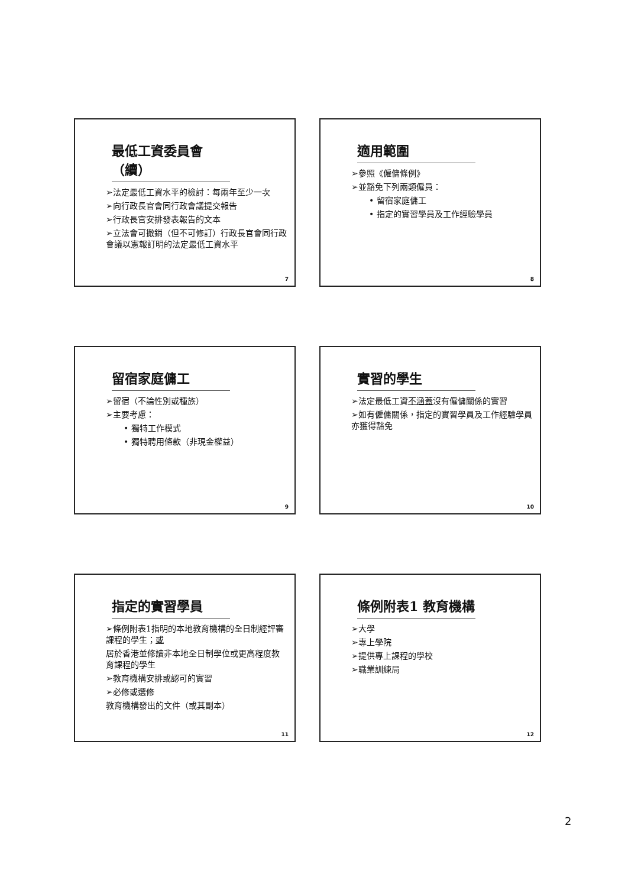最低工資委員會（續）
➢法定最低工資水平的檢討：每兩年至少一次
➢向行政長官會同行政會議提交報告
➢行政長官安排發表報告的文本
➢立法會可撤銷（但不可修訂）行政長官會同行政會議以憲報訂明的法定最低工資水平
7
適用範圍
➢參照《僱傭條例》
➢並豁免下列兩類僱員：
• 留宿家庭傭工
• 指定的實習學員及工作經驗學員
8
留宿家庭傭工
➢留宿（不論性別或種族）
➢主要考慮：
• 獨特工作模式
• 獨特聘用條款（非現金權益）
9
實習的學生
➢法定最低工資不涵蓋沒有僱傭關係的實習
➢如有僱傭關係，指定的實習學員及工作經驗學員亦獲得豁免
10
指定的實習學員
➢條例附表1指明的本地教育機構的全日制經評審課程的學生；或
居於香港並修讀非本地全日制學位或更高程度教育課程的學生
➢教育機構安排或認可的實習
➢必修或選修
教育機構發出的文件（或其副本）
11
條例附表1 教育機構
➢大學
➢專上學院
➢提供專上課程的學校
➢職業訓練局
12
2